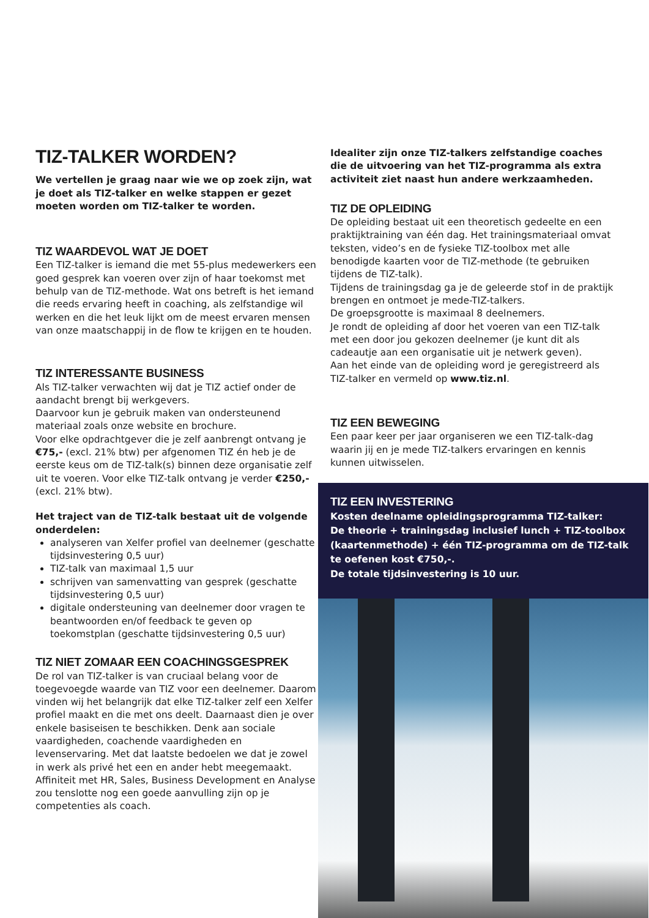TIZ-TALKER WORDEN?
We vertellen je graag naar wie we op zoek zijn, wat je doet als TIZ-talker en welke stappen er gezet moeten worden om TIZ-talker te worden.
TIZ WAARDEVOL WAT JE DOET
Een TIZ-talker is iemand die met 55-plus medewerkers een goed gesprek kan voeren over zijn of haar toekomst met behulp van de TIZ-methode. Wat ons betreft is het iemand die reeds ervaring heeft in coaching, als zelfstandige wil werken en die het leuk lijkt om de meest ervaren mensen van onze maatschappij in de flow te krijgen en te houden.
TIZ INTERESSANTE BUSINESS
Als TIZ-talker verwachten wij dat je TIZ actief onder de aandacht brengt bij werkgevers.
Daarvoor kun je gebruik maken van ondersteunend materiaal zoals onze website en brochure.
Voor elke opdrachtgever die je zelf aanbrengt ontvang je €75,- (excl. 21% btw) per afgenomen TIZ én heb je de eerste keus om de TIZ-talk(s) binnen deze organisatie zelf uit te voeren. Voor elke TIZ-talk ontvang je verder €250,- (excl. 21% btw).
Het traject van de TIZ-talk bestaat uit de volgende onderdelen:
analyseren van Xelfer profiel van deelnemer (geschatte tijdsinvestering 0,5 uur)
TIZ-talk van maximaal 1,5 uur
schrijven van samenvatting van gesprek (geschatte tijdsinvestering 0,5 uur)
digitale ondersteuning van deelnemer door vragen te beantwoorden en/of feedback te geven op toekomstplan (geschatte tijdsinvestering 0,5 uur)
TIZ NIET ZOMAAR EEN COACHINGSGESPREK
De rol van TIZ-talker is van cruciaal belang voor de toegevoegde waarde van TIZ voor een deelnemer. Daarom vinden wij het belangrijk dat elke TIZ-talker zelf een Xelfer profiel maakt en die met ons deelt. Daarnaast dien je over enkele basiseisen te beschikken. Denk aan sociale vaardigheden, coachende vaardigheden en levenservaring. Met dat laatste bedoelen we dat je zowel in werk als privé het een en ander hebt meegemaakt. Affiniteit met HR, Sales, Business Development en Analyse zou tenslotte nog een goede aanvulling zijn op je competenties als coach.
Idealiter zijn onze TIZ-talkers zelfstandige coaches die de uitvoering van het TIZ-programma als extra activiteit ziet naast hun andere werkzaamheden.
TIZ DE OPLEIDING
De opleiding bestaat uit een theoretisch gedeelte en een praktijktraining van één dag. Het trainingsmateriaal omvat teksten, video’s en de fysieke TIZ-toolbox met alle benodigde kaarten voor de TIZ-methode (te gebruiken tijdens de TIZ-talk).
Tijdens de trainingsdag ga je de geleerde stof in de praktijk brengen en ontmoet je mede-TIZ-talkers.
De groepsgrootte is maximaal 8 deelnemers.
Je rondt de opleiding af door het voeren van een TIZ-talk met een door jou gekozen deelnemer (je kunt dit als cadeautje aan een organisatie uit je netwerk geven).
Aan het einde van de opleiding word je geregistreerd als TIZ-talker en vermeld op www.tiz.nl.
TIZ EEN BEWEGING
Een paar keer per jaar organiseren we een TIZ-talk-dag waarin jij en je mede TIZ-talkers ervaringen en kennis kunnen uitwisselen.
TIZ EEN INVESTERING
Kosten deelname opleidingsprogramma TIZ-talker:
De theorie + trainingsdag inclusief lunch + TIZ-toolbox (kaartenmethode) + één TIZ-programma om de TIZ-talk te oefenen kost €750,-.
De totale tijdsinvestering is 10 uur.